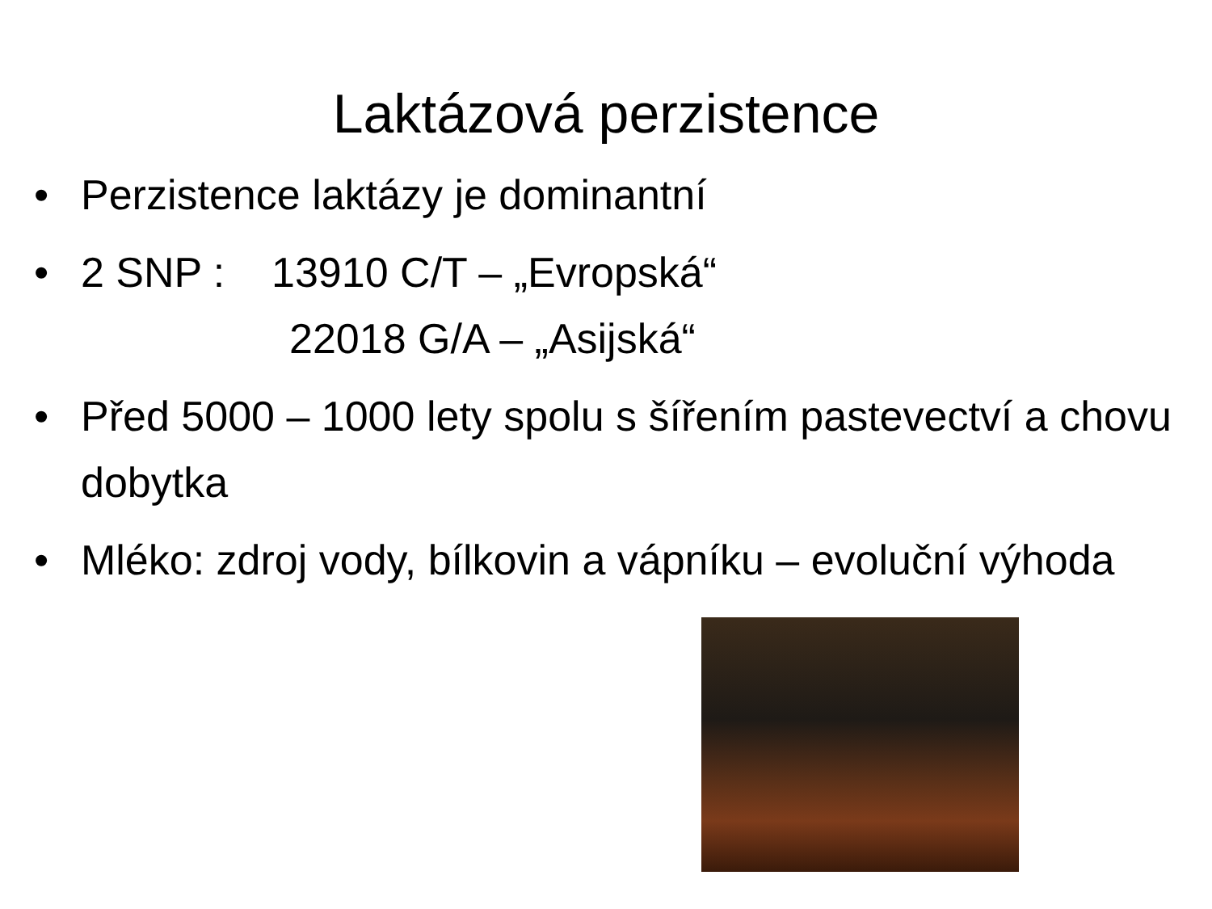Laktázová perzistence
• Perzistence laktázy je dominantní
• 2 SNP : 13910 C/T – „Evropská“
22018 G/A – „Asijská“
• Před 5000 – 1000 lety spolu s šířením pastevectví a chovu dobytka
• Mléko: zdroj vody, bílkovin a vápníku – evoluční výhoda